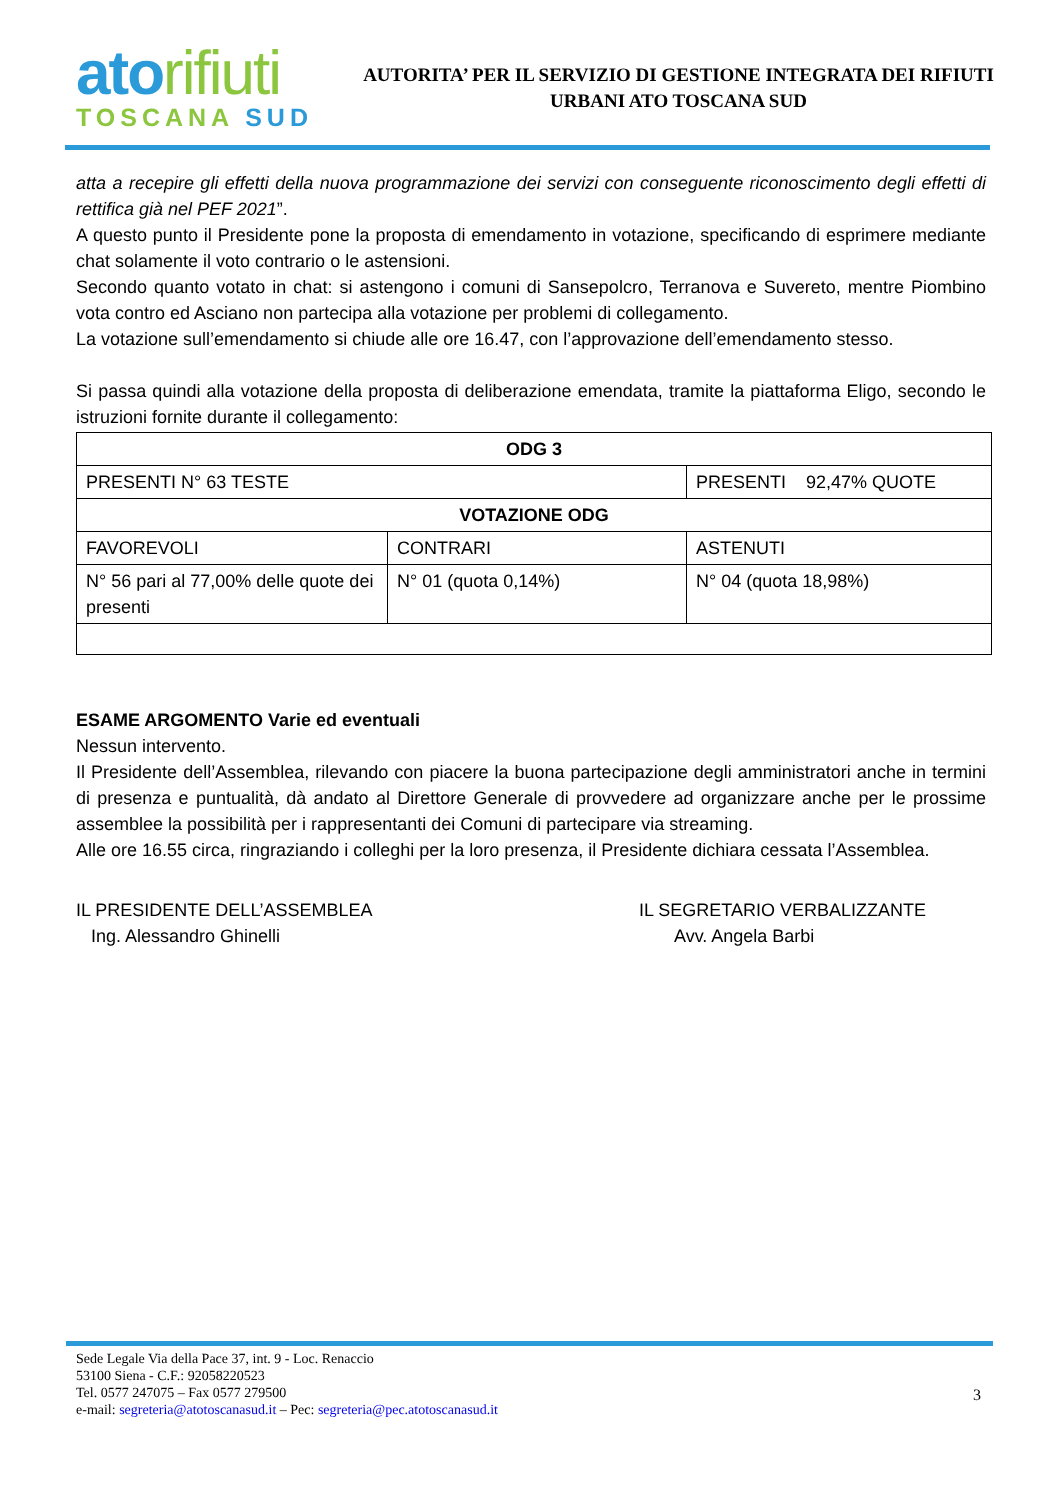atorifiuti
TOSCANA SUD
AUTORITA’ PER IL SERVIZIO DI GESTIONE INTEGRATA DEI RIFIUTI
URBANI ATO TOSCANA SUD
atta a recepire gli effetti della nuova programmazione dei servizi con conseguente riconoscimento degli effetti di rettifica già nel PEF 2021”.
A questo punto il Presidente pone la proposta di emendamento in votazione, specificando di esprimere mediante chat solamente il voto contrario o le astensioni.
Secondo quanto votato in chat: si astengono i comuni di Sansepolcro, Terranova e Suvereto, mentre Piombino vota contro ed Asciano non partecipa alla votazione per problemi di collegamento.
La votazione sull’emendamento si chiude alle ore 16.47, con l’approvazione dell’emendamento stesso.
Si passa quindi alla votazione della proposta di deliberazione emendata, tramite la piattaforma Eligo, secondo le istruzioni fornite durante il collegamento:
| ODG 3 | | |
| PRESENTI N° 63 TESTE | | PRESENTI 92,47% QUOTE |
| VOTAZIONE ODG | | |
| FAVOREVOLI | CONTRARI | ASTENUTI |
| N° 56 pari al 77,00% delle quote dei presenti | N° 01 (quota 0,14%) | N° 04 (quota 18,98%) |
ESAME ARGOMENTO Varie ed eventuali
Nessun intervento.
Il Presidente dell’Assemblea, rilevando con piacere la buona partecipazione degli amministratori anche in termini di presenza e puntualità, dà andato al Direttore Generale di provvedere ad organizzare anche per le prossime assemblee la possibilità per i rappresentanti dei Comuni di partecipare via streaming.
Alle ore 16.55 circa, ringraziando i colleghi per la loro presenza, il Presidente dichiara cessata l’Assemblea.
IL PRESIDENTE DELL’ASSEMBLEA
Ing. Alessandro Ghinelli
IL SEGRETARIO VERBALIZZANTE
Avv. Angela Barbi
Sede Legale Via della Pace 37, int. 9 - Loc. Renaccio
53100 Siena - C.F.: 92058220523
Tel. 0577 247075 – Fax 0577 279500
e-mail: segreteria@atotoscanasud.it – Pec: segreteria@pec.atotoscanasud.it
3